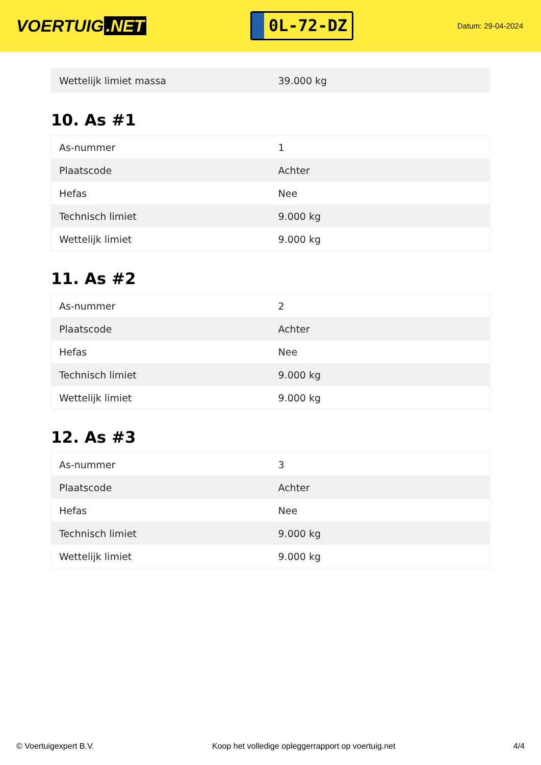VOERTUIG.NET
0L-72-DZ
Datum: 29-04-2024
| Wettelijk limiet massa | 39.000 kg |
10. As #1
| As-nummer | 1 |
| Plaatscode | Achter |
| Hefas | Nee |
| Technisch limiet | 9.000 kg |
| Wettelijk limiet | 9.000 kg |
11. As #2
| As-nummer | 2 |
| Plaatscode | Achter |
| Hefas | Nee |
| Technisch limiet | 9.000 kg |
| Wettelijk limiet | 9.000 kg |
12. As #3
| As-nummer | 3 |
| Plaatscode | Achter |
| Hefas | Nee |
| Technisch limiet | 9.000 kg |
| Wettelijk limiet | 9.000 kg |
© Voertuigexpert B.V. Koop het volledige opleggerrapport op voertuig.net 4/4